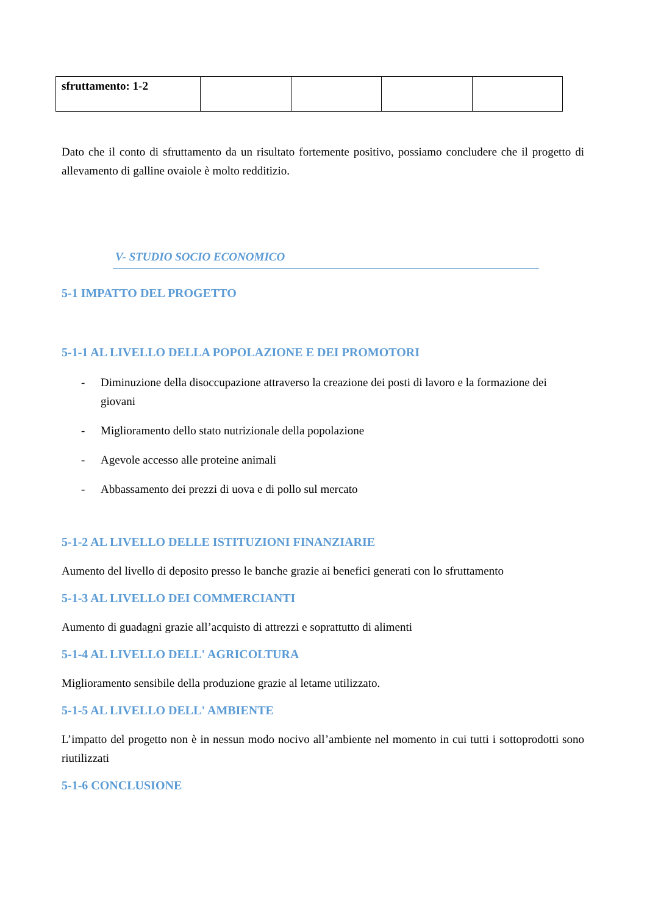| sfruttamento: 1-2 | | | | |
Dato che il conto di sfruttamento da un risultato fortemente positivo, possiamo concludere che il progetto di allevamento di galline ovaiole è molto redditizio.
V- STUDIO SOCIO ECONOMICO
5-1 IMPATTO DEL PROGETTO
5-1-1 AL LIVELLO DELLA POPOLAZIONE E DEI PROMOTORI
- Diminuzione della disoccupazione attraverso la creazione dei posti di lavoro e la formazione dei giovani
- Miglioramento dello stato nutrizionale della popolazione
- Agevole accesso alle proteine animali
- Abbassamento dei prezzi di uova e di pollo sul mercato
5-1-2 AL LIVELLO DELLE ISTITUZIONI FINANZIARIE
Aumento del livello di deposito presso le banche grazie ai benefici generati con lo sfruttamento
5-1-3 AL LIVELLO DEI COMMERCIANTI
Aumento di guadagni grazie all’acquisto di attrezzi e soprattutto di alimenti
5-1-4 AL LIVELLO DELL' AGRICOLTURA
Miglioramento sensibile della produzione grazie al letame utilizzato.
5-1-5 AL LIVELLO DELL' AMBIENTE
L’impatto del progetto non è in nessun modo nocivo all’ambiente nel momento in cui tutti i sottoprodotti sono riutilizzati
5-1-6 CONCLUSIONE